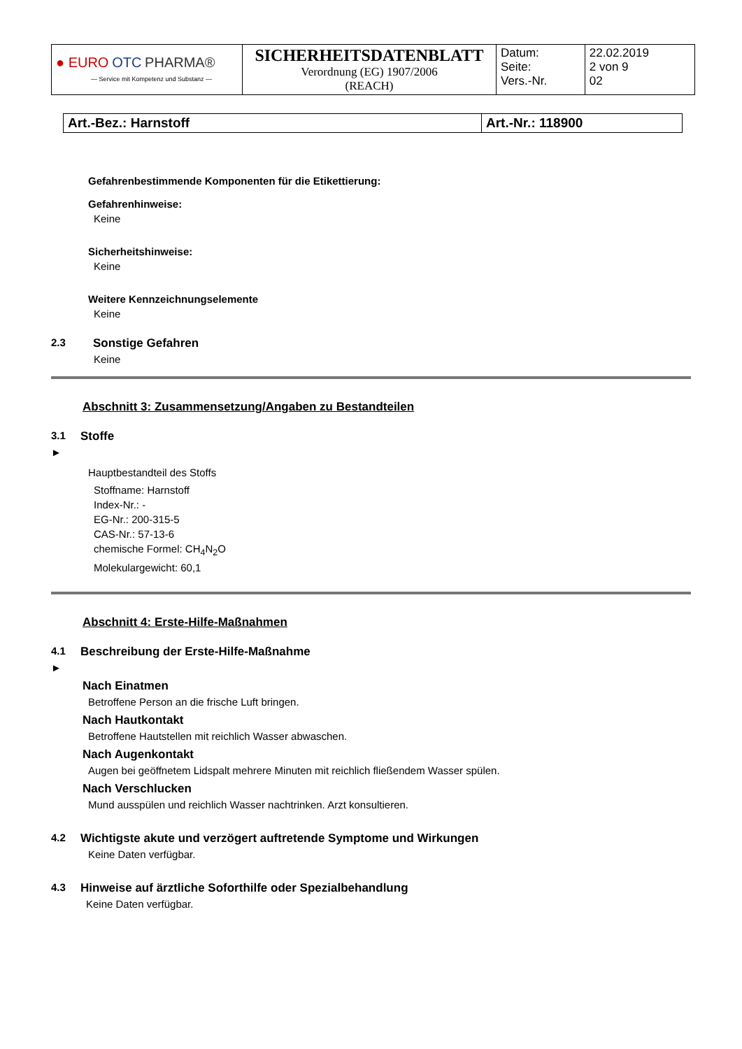| ● EURO OTC PHARMA® — Service mit Kompetenz und Substanz — | SICHERHEITSDATENBLATT Verordnung (EG) 1907/2006 (REACH) | Datum: Seite: Vers.-Nr. | 22.02.2019 2 von 9 02 |
| Art.-Bez.: Harnstoff | Art.-Nr.: 118900 |
Gefahrenbestimmende Komponenten für die Etikettierung:
Gefahrenhinweise:
Keine
Sicherheitshinweise:
Keine
Weitere Kennzeichnungselemente
Keine
2.3 Sonstige Gefahren
Keine
Abschnitt 3: Zusammensetzung/Angaben zu Bestandteilen
3.1 Stoffe
►
Hauptbestandteil des Stoffs
Stoffname: Harnstoff
Index-Nr.: -
EG-Nr.: 200-315-5
CAS-Nr.: 57-13-6
chemische Formel: CH<sub>4</sub>N<sub>2</sub>O
Molekulargewicht: 60,1
Abschnitt 4: Erste-Hilfe-Maßnahmen
4.1 Beschreibung der Erste-Hilfe-Maßnahme
►
Nach Einatmen
Betroffene Person an die frische Luft bringen.
Nach Hautkontakt
Betroffene Hautstellen mit reichlich Wasser abwaschen.
Nach Augenkontakt
Augen bei geöffnetem Lidspalt mehrere Minuten mit reichlich fließendem Wasser spülen.
Nach Verschlucken
Mund ausspülen und reichlich Wasser nachtrinken. Arzt konsultieren.
4.2 Wichtigste akute und verzögert auftretende Symptome und Wirkungen
Keine Daten verfügbar.
4.3 Hinweise auf ärztliche Soforthilfe oder Spezialbehandlung
Keine Daten verfügbar.